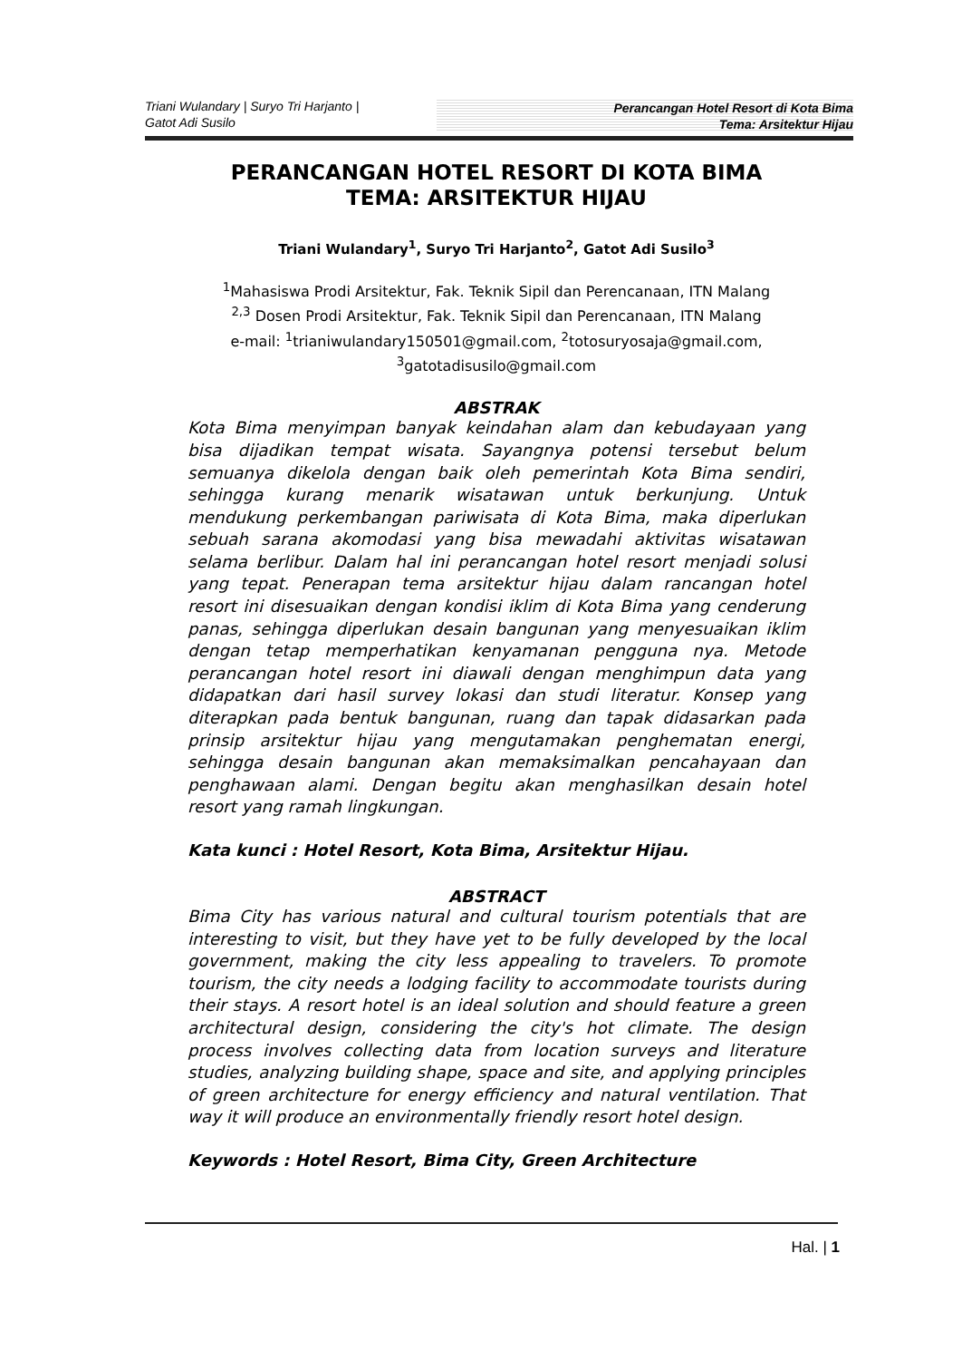Triani Wulandary | Suryo Tri Harjanto |
Gatot Adi Susilo
Perancangan Hotel Resort di Kota Bima
Tema: Arsitektur Hijau
PERANCANGAN HOTEL RESORT DI KOTA BIMA
TEMA: ARSITEKTUR HIJAU
Triani Wulandary<sup>1</sup>, Suryo Tri Harjanto<sup>2</sup>, Gatot Adi Susilo<sup>3</sup>
<sup>1</sup> Mahasiswa Prodi Arsitektur, Fak. Teknik Sipil dan Perencanaan, ITN Malang
<sup>2,3</sup> Dosen Prodi Arsitektur, Fak. Teknik Sipil dan Perencanaan, ITN Malang
e-mail: <sup>1</sup>trianiwulandary150501@gmail.com, <sup>2</sup>totosuryosaja@gmail.com,
<sup>3</sup> gatotadisusilo@gmail.com
ABSTRAK
Kota Bima menyimpan banyak keindahan alam dan kebudayaan yang bisa dijadikan tempat wisata. Sayangnya potensi tersebut belum semuanya dikelola dengan baik oleh pemerintah Kota Bima sendiri, sehingga kurang menarik wisatawan untuk berkunjung. Untuk mendukung perkembangan pariwisata di Kota Bima, maka diperlukan sebuah sarana akomodasi yang bisa mewadahi aktivitas wisatawan selama berlibur. Dalam hal ini perancangan hotel resort menjadi solusi yang tepat. Penerapan tema arsitektur hijau dalam rancangan hotel resort ini disesuaikan dengan kondisi iklim di Kota Bima yang cenderung panas, sehingga diperlukan desain bangunan yang menyesuaikan iklim dengan tetap memperhatikan kenyamanan pengguna nya. Metode perancangan hotel resort ini diawali dengan menghimpun data yang didapatkan dari hasil survey lokasi dan studi literatur. Konsep yang diterapkan pada bentuk bangunan, ruang dan tapak didasarkan pada prinsip arsitektur hijau yang mengutamakan penghematan energi, sehingga desain bangunan akan memaksimalkan pencahayaan dan penghawaan alami. Dengan begitu akan menghasilkan desain hotel resort yang ramah lingkungan.
Kata kunci : Hotel Resort, Kota Bima, Arsitektur Hijau.
ABSTRACT
Bima City has various natural and cultural tourism potentials that are interesting to visit, but they have yet to be fully developed by the local government, making the city less appealing to travelers. To promote tourism, the city needs a lodging facility to accommodate tourists during their stays. A resort hotel is an ideal solution and should feature a green architectural design, considering the city's hot climate. The design process involves collecting data from location surveys and literature studies, analyzing building shape, space and site, and applying principles of green architecture for energy efficiency and natural ventilation. That way it will produce an environmentally friendly resort hotel design.
Keywords : Hotel Resort, Bima City, Green Architecture
Hal. | 1